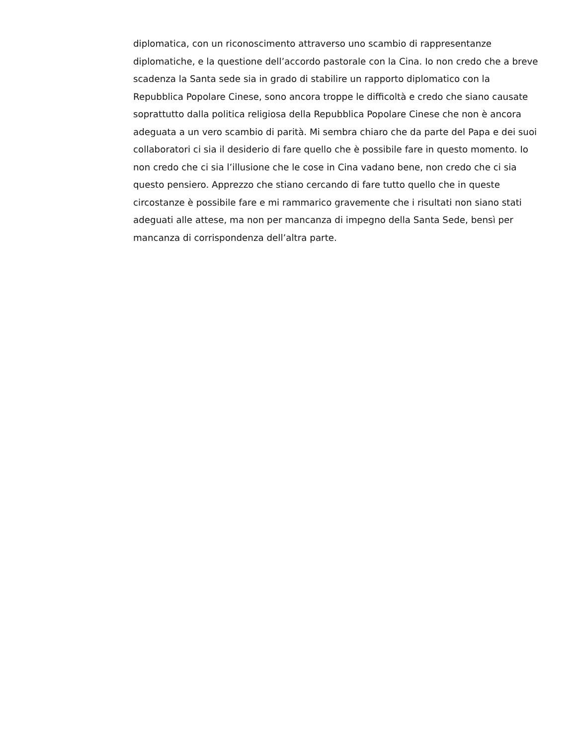diplomatica, con un riconoscimento attraverso uno scambio di rappresentanze
diplomatiche, e la questione dell’accordo pastorale con la Cina. Io non credo che a breve
scadenza la Santa sede sia in grado di stabilire un rapporto diplomatico con la
Repubblica Popolare Cinese, sono ancora troppe le difficoltà e credo che siano causate
soprattutto dalla politica religiosa della Repubblica Popolare Cinese che non è ancora
adeguata a un vero scambio di parità. Mi sembra chiaro che da parte del Papa e dei suoi
collaboratori ci sia il desiderio di fare quello che è possibile fare in questo momento. Io
non credo che ci sia l’illusione che le cose in Cina vadano bene, non credo che ci sia
questo pensiero. Apprezzo che stiano cercando di fare tutto quello che in queste
circostanze è possibile fare e mi rammarico gravemente che i risultati non siano stati
adeguati alle attese, ma non per mancanza di impegno della Santa Sede, bensì per
mancanza di corrispondenza dell’altra parte.